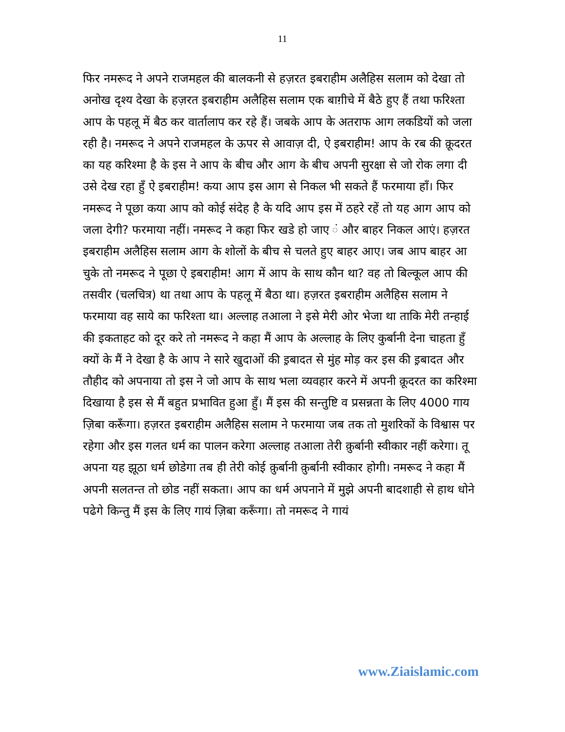11
फिर नमरूद ने अपने राजमहल की बालकनी से हज़रत इबराहीम अलैहिस सलाम को देखा तो अनोख दृश्य देखा के हज़रत इबराहीम अलैहिस सलाम एक बाग़ीचे में बैठे हुए हैं तथा फरिश्ता आप के पहलू में बैठ कर वार्तालाप कर रहे हैं। जबके आप के अतराफ आग लकडियों को जला रही है। नमरूद ने अपने राजमहल के ऊपर से आवाज़ दी, ऐ इबराहीम! आप के रब की क़ूदरत का यह करिश्मा है के इस ने आप के बीच और आग के बीच अपनी सुरक्षा से जो रोक लगा दी उसे देख रहा हुँ ऐ इबराहीम! कया आप इस आग से निकल भी सकते हैं फरमाया हाँ। फिर नमरूद ने पूछा कया आप को कोई संदेह है के यदि आप इस में ठहरे रहें तो यह आग आप को जला देगी? फरमाया नहीं। नमरूद ने कहा फिर खडे हो जाए ं और बाहर निकल आएं। हज़रत इबराहीम अलैहिस सलाम आग के शोलों के बीच से चलते हुए बाहर आए। जब आप बाहर आ चुके तो नमरूद ने पूछा ऐ इबराहीम! आग में आप के साथ कौन था? वह तो बिल्कूल आप की तसवीर (चलचित्र) था तथा आप के पहलू में बैठा था। हज़रत इबराहीम अलैहिस सलाम ने फरमाया वह साये का फरिश्ता था। अल्लाह तआला ने इसे मेरी ओर भेजा था ताकि मेरी तन्हाई की इकताहट को दूर करे तो नमरूद ने कहा मैं आप के अल्लाह के लिए कुर्बानी देना चाहता हुँ क्यों के मैं ने देखा है के आप ने सारे खुदाओं की इ़बादत से मुंह मोड़ कर इस की इ़बादत और तौहीद को अपनाया तो इस ने जो आप के साथ भला व्यवहार करने में अपनी क़ूदरत का करिश्मा दिखाया है इस से मैं बहुत प्रभावित हुआ हुँ। मैं इस की सन्तुष्टि व प्रसन्नता के लिए 4000 गाय ज़िबा करूँगा। हज़रत इबराहीम अलैहिस सलाम ने फरमाया जब तक तो मुशरिकों के विश्वास पर रहेगा और इस गलत धर्म का पालन करेगा अल्लाह तआला तेरी क़ुर्बानी स्वीकार नहीं करेगा। तू अपना यह झूठा धर्म छोडेगा तब ही तेरी कोई क़ुर्बानी क़ुर्बानी स्वीकार होगी। नमरूद ने कहा मैं अपनी सलतन्त तो छोड नहीं सकता। आप का धर्म अपनाने में मुझे अपनी बादशाही से हाथ धोने पढेगे किन्तु मैं इस के लिए गायं ज़िबा करूँगा। तो नमरूद ने गायं
www.Ziaislamic.com